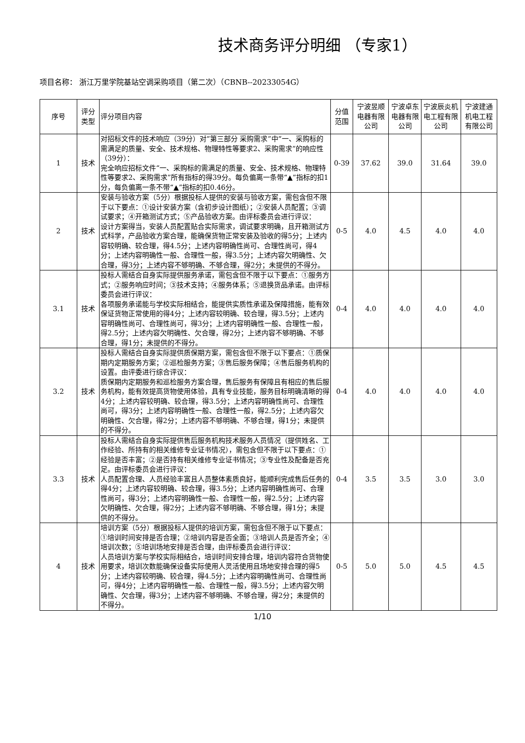技术商务评分明细 （专家1）
项目名称： 浙江万里学院基站空调采购项目（第二次）（CBNB--20233054G）
| 序号 | 评分类型 | 评分项目内容 | 分值范围 | 宁波昱顺电器有限公司 | 宁波卓东电器有限公司 | 宁波辰炎机电工程有限公司 | 宁波建通机电工程有限公司 |
| --- | --- | --- | --- | --- | --- | --- | --- |
| 1 | 技术 | 对招标文件的技术响应（39分）对“第三部分 采购需求”中“一、采购标的需满足的质量、安全、技术规格、物理特性等要求2、采购需求”的响应性（39分）： 完全响应招标文件“一、采购标的需满足的质量、安全、技术规格、物理特性等要求2、采购需求”所有指标的得39分。每负偏离一条带“▲”指标的扣1分，每负偏离一条不带“▲”指标的扣0.46分。 | 0-39 | 37.62 | 39.0 | 31.64 | 39.0 |
| 2 | 技术 | 安装与验收方案（5分）根据投标人提供的安装与验收方案，需包含但不限于以下要点：①设计安装方案（含初步设计图纸）；②安装人员配置；③调试要求；④开箱测试方式；⑤产品验收方案。由评标委员会进行评议： 设计方案得当，安装人员配置贴合实际需求，调试要求明确，且开箱测试方式科学，产品验收方案合理，能确保货物正常安装及验收的得5分；上述内容较明确、较合理，得4.5分；上述内容明确性尚可、合理性尚可，得4分；上述内容明确性一般、合理性一般，得3.5分；上述内容欠明确性、欠合理，得3分；上述内容不够明确、不够合理，得2分；未提供的不得分。 | 0-5 | 4.0 | 4.5 | 4.0 | 4.0 |
| 3.1 | 技术 | 投标人需结合自身实际提供服务承诺，需包含但不限于以下要点：①服务方式；②服务响应时间；③技术支持；④服务体系；⑤退换货品承诺。由评标委员会进行评议： 各项服务承诺能与学校实际相结合，能提供实质性承诺及保障措施，能有效保证货物正常使用的得4分；上述内容较明确、较合理，得3.5分；上述内容明确性尚可、合理性尚可，得3分；上述内容明确性一般、合理性一般，得2.5分；上述内容欠明确性、欠合理，得2分；上述内容不够明确、不够合理，得1分；未提供的不得分。 | 0-4 | 4.0 | 4.0 | 4.0 | 4.0 |
| 3.2 | 技术 | 投标人需结合自身实际提供质保期方案，需包含但不限于以下要点：①质保期内定期服务方案；②巡检服务方案；③售后服务保障；④售后服务机构的设置。由评委进行综合评议： 质保期内定期服务和巡检服务方案合理，售后服务有保障且有相应的售后服务机构，能有效提高货物使用体验，具有专业技能，服务目标明确清晰的得4分；上述内容较明确、较合理，得3.5分；上述内容明确性尚可、合理性尚可，得3分；上述内容明确性一般、合理性一般，得2.5分；上述内容欠明确性、欠合理，得2分；上述内容不够明确、不够合理，得1分；未提供的不得分。 | 0-4 | 4.0 | 4.0 | 4.0 | 4.0 |
| 3.3 | 技术 | 投标人需结合自身实际提供售后服务机构技术服务人员情况（提供姓名、工作经验、所持有的相关维修专业证书情况），需包含但不限于以下要点：①经验是否丰富；②是否持有相关维修专业证书情况；③专业性及配备是否充足。由评标委员会进行评议： 人员配置合理、人员经验丰富且人员整体素质良好，能顺利完成售后任务的得4分；上述内容较明确、较合理，得3.5分；上述内容明确性尚可、合理性尚可，得3分；上述内容明确性一般、合理性一般，得2.5分；上述内容欠明确性、欠合理，得2分；上述内容不够明确、不够合理，得1分；未提供的不得分。 | 0-4 | 3.5 | 3.5 | 3.0 | 3.0 |
| 4 | 技术 | 培训方案（5分）根据投标人提供的培训方案，需包含但不限于以下要点：①培训时间安排是否合理；②培训内容是否全面；③培训人员是否齐全；④培训次数；⑤培训场地安排是否合理，由评标委员会进行评议： 人员培训方案与学校实际相结合，培训时间安排合理，培训内容符合货物使用要求，培训次数能确保设备实际使用人灵活使用且场地安排合理的得5分；上述内容较明确、较合理，得4.5分；上述内容明确性尚可、合理性尚可，得4分；上述内容明确性一般、合理性一般，得3.5分；上述内容欠明确性、欠合理，得3分；上述内容不够明确、不够合理，得2分；未提供的不得分。 | 0-5 | 5.0 | 5.0 | 4.5 | 4.5 |
1/10